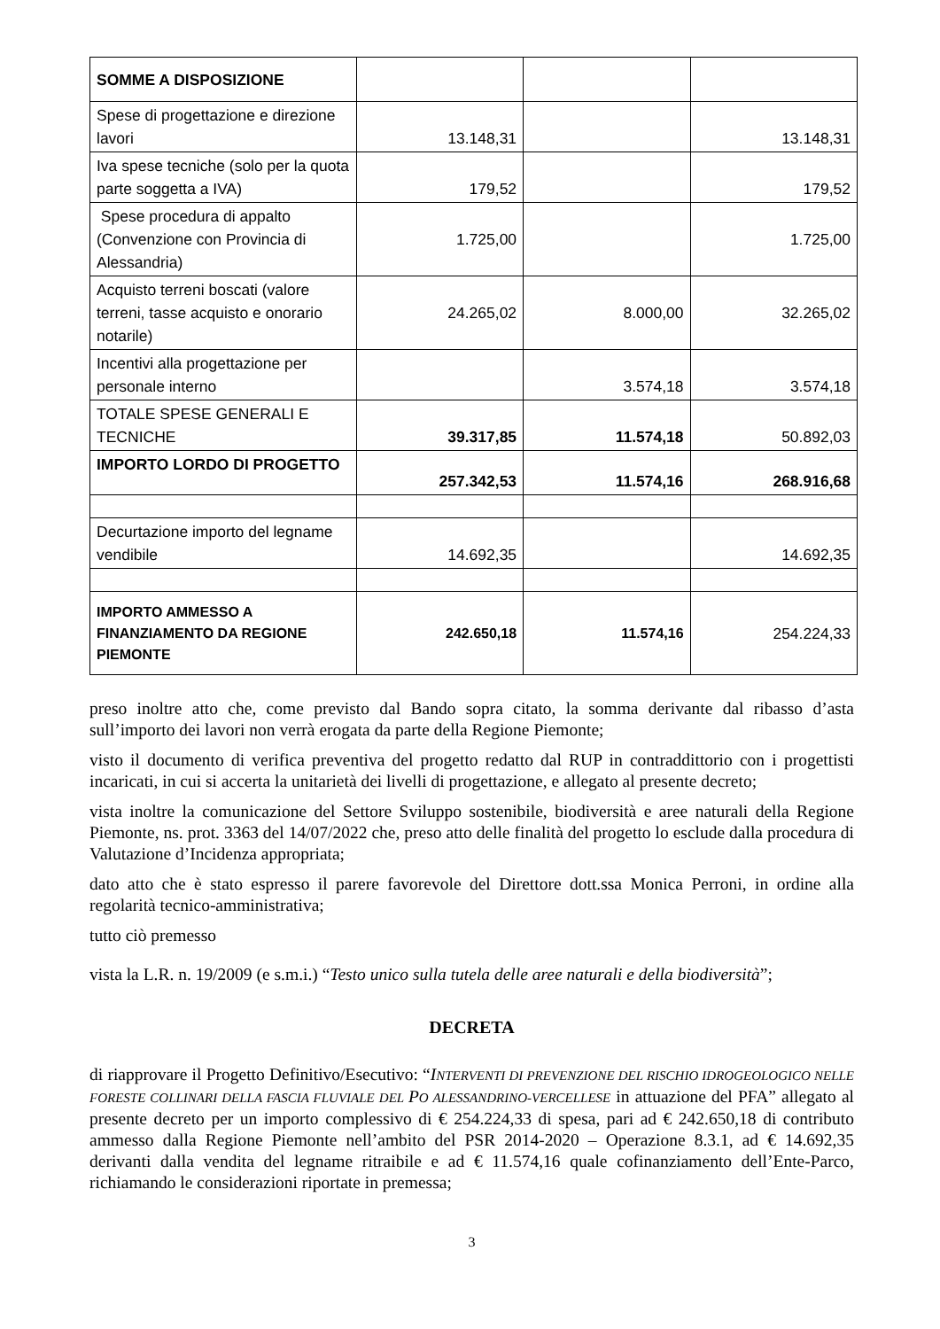| SOMME A DISPOSIZIONE | | | |
| Spese di progettazione e direzione lavori | 13.148,31 | | 13.148,31 |
| Iva spese tecniche (solo per la quota parte soggetta a IVA) | 179,52 | | 179,52 |
| Spese procedura di appalto (Convenzione con Provincia di Alessandria) | 1.725,00 | | 1.725,00 |
| Acquisto terreni boscati (valore terreni, tasse acquisto e onorario notarile) | 24.265,02 | 8.000,00 | 32.265,02 |
| Incentivi alla progettazione per personale interno | | 3.574,18 | 3.574,18 |
| TOTALE SPESE GENERALI E TECNICHE | 39.317,85 | 11.574,18 | 50.892,03 |
| IMPORTO LORDO DI PROGETTO | 257.342,53 | 11.574,16 | 268.916,68 |
| Decurtazione importo del legname vendibile | 14.692,35 | | 14.692,35 |
| IMPORTO AMMESSO A FINANZIAMENTO DA REGIONE PIEMONTE | 242.650,18 | 11.574,16 | 254.224,33 |
preso inoltre atto che, come previsto dal Bando sopra citato, la somma derivante dal ribasso d’asta sull’importo dei lavori non verrà erogata da parte della Regione Piemonte;
visto il documento di verifica preventiva del progetto redatto dal RUP in contraddittorio con i progettisti incaricati, in cui si accerta la unitarietà dei livelli di progettazione, e allegato al presente decreto;
vista inoltre la comunicazione del Settore Sviluppo sostenibile, biodiversità e aree naturali della Regione Piemonte, ns. prot. 3363 del 14/07/2022 che, preso atto delle finalità del progetto lo esclude dalla procedura di Valutazione d’Incidenza appropriata;
dato atto che è stato espresso il parere favorevole del Direttore dott.ssa Monica Perroni, in ordine alla regolarità tecnico-amministrativa;
tutto ciò premesso
vista la L.R. n. 19/2009 (e s.m.i.) “Testo unico sulla tutela delle aree naturali e della biodiversità”;
DECRETA
di riapprovare il Progetto Definitivo/Esecutivo: “INTERVENTI DI PREVENZIONE DEL RISCHIO IDROGEOLOGICO NELLE FORESTE COLLINARI DELLA FASCIA FLUVIALE DEL PO ALESSANDRINO-VERCELLESE in attuazione del PFA” allegato al presente decreto per un importo complessivo di € 254.224,33 di spesa, pari ad € 242.650,18 di contributo ammesso dalla Regione Piemonte nell’ambito del PSR 2014-2020 – Operazione 8.3.1, ad € 14.692,35 derivanti dalla vendita del legname ritraibile e ad € 11.574,16 quale cofinanziamento dell’Ente-Parco, richiamando le considerazioni riportate in premessa;
3